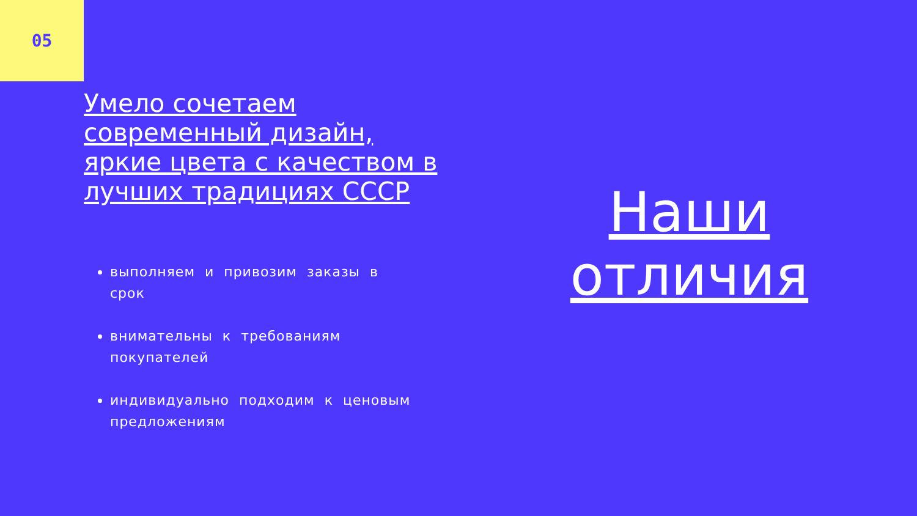05
Умело сочетаем современный дизайн, яркие цвета с качеством в лучших традициях СССР
выполняем и привозим заказы в срок
внимательны к требованиям покупателей
индивидуально подходим к ценовым предложениям
Наши отличия